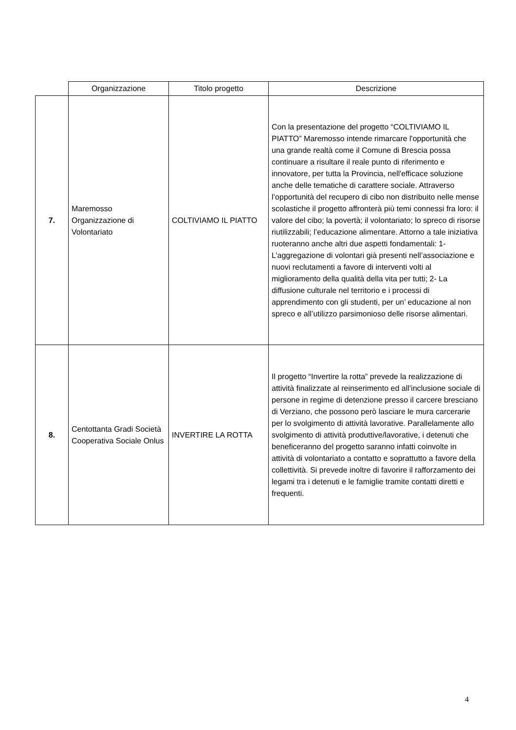| | Organizzazione | Titolo progetto | Descrizione |
| --- | --- | --- | --- |
| 7. | Maremosso Organizzazione di Volontariato | COLTIVIAMO IL PIATTO | Con la presentazione del progetto “COLTIVIAMO IL PIATTO” Maremosso intende rimarcare l'opportunità che una grande realtà come il Comune di Brescia possa continuare a risultare il reale punto di riferimento e innovatore, per tutta la Provincia, nell'efficace soluzione anche delle tematiche di carattere sociale. Attraverso l’opportunità del recupero di cibo non distribuito nelle mense scolastiche il progetto affronterà più temi connessi fra loro: il valore del cibo; la povertà; il volontariato; lo spreco di risorse riutilizzabili; l’educazione alimentare. Attorno a tale iniziativa ruoteranno anche altri due aspetti fondamentali: 1- L’aggregazione di volontari già presenti nell’associazione e nuovi reclutamenti a favore di interventi volti al miglioramento della qualità della vita per tutti; 2- La diffusione culturale nel territorio e i processi di apprendimento con gli studenti, per un’ educazione al non spreco e all’utilizzo parsimonioso delle risorse alimentari. |
| 8. | Centottanta Gradi Società Cooperativa Sociale Onlus | INVERTIRE LA ROTTA | Il progetto “Invertire la rotta” prevede la realizzazione di attività finalizzate al reinserimento ed all’inclusione sociale di persone in regime di detenzione presso il carcere bresciano di Verziano, che possono però lasciare le mura carcerarie per lo svolgimento di attività lavorative. Parallelamente allo svolgimento di attività produttive/lavorative, i detenuti che beneficeranno del progetto saranno infatti coinvolte in attività di volontariato a contatto e soprattutto a favore della collettività. Si prevede inoltre di favorire il rafforzamento dei legami tra i detenuti e le famiglie tramite contatti diretti e frequenti. |
4